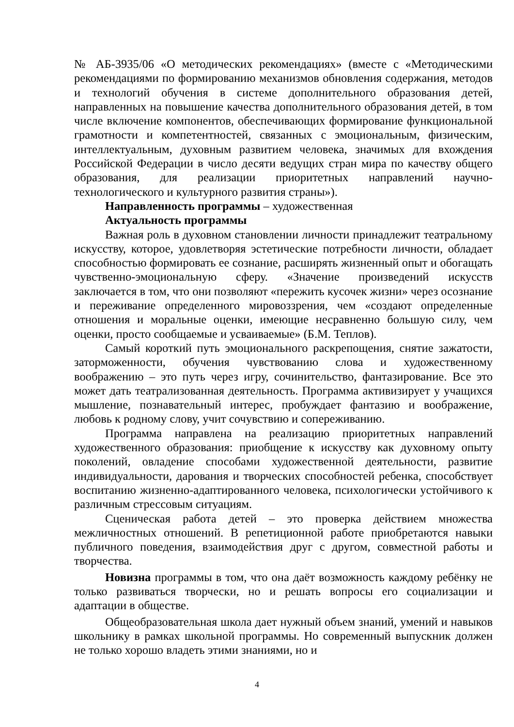№ АБ-3935/06 «О методических рекомендациях» (вместе с «Методическими рекомендациями по формированию механизмов обновления содержания, методов и технологий обучения в системе дополнительного образования детей, направленных на повышение качества дополнительного образования детей, в том числе включение компонентов, обеспечивающих формирование функциональной грамотности и компетентностей, связанных с эмоциональным, физическим, интеллектуальным, духовным развитием человека, значимых для вхождения Российской Федерации в число десяти ведущих стран мира по качеству общего образования, для реализации приоритетных направлений научно-технологического и культурного развития страны»).
Направленность программы – художественная
Актуальность программы
Важная роль в духовном становлении личности принадлежит театральному искусству, которое, удовлетворяя эстетические потребности личности, обладает способностью формировать ее сознание, расширять жизненный опыт и обогащать чувственно-эмоциональную сферу. «Значение произведений искусств заключается в том, что они позволяют «пережить кусочек жизни» через осознание и переживание определенного мировоззрения, чем «создают определенные отношения и моральные оценки, имеющие несравненно большую силу, чем оценки, просто сообщаемые и усваиваемые» (Б.М. Теплов).
Самый короткий путь эмоционального раскрепощения, снятие зажатости, заторможенности, обучения чувствованию слова и художественному воображению – это путь через игру, сочинительство, фантазирование. Все это может дать театрализованная деятельность. Программа активизирует у учащихся мышление, познавательный интерес, пробуждает фантазию и воображение, любовь к родному слову, учит сочувствию и сопереживанию.
Программа направлена на реализацию приоритетных направлений художественного образования: приобщение к искусству как духовному опыту поколений, овладение способами художественной деятельности, развитие индивидуальности, дарования и творческих способностей ребенка, способствует воспитанию жизненно-адаптированного человека, психологически устойчивого к различным стрессовым ситуациям.
Сценическая работа детей – это проверка действием множества межличностных отношений. В репетиционной работе приобретаются навыки публичного поведения, взаимодействия друг с другом, совместной работы и творчества.
Новизна программы в том, что она даёт возможность каждому ребёнку не только развиваться творчески, но и решать вопросы его социализации и адаптации в обществе.
Общеобразовательная школа дает нужный объем знаний, умений и навыков школьнику в рамках школьной программы. Но современный выпускник должен не только хорошо владеть этими знаниями, но и
4